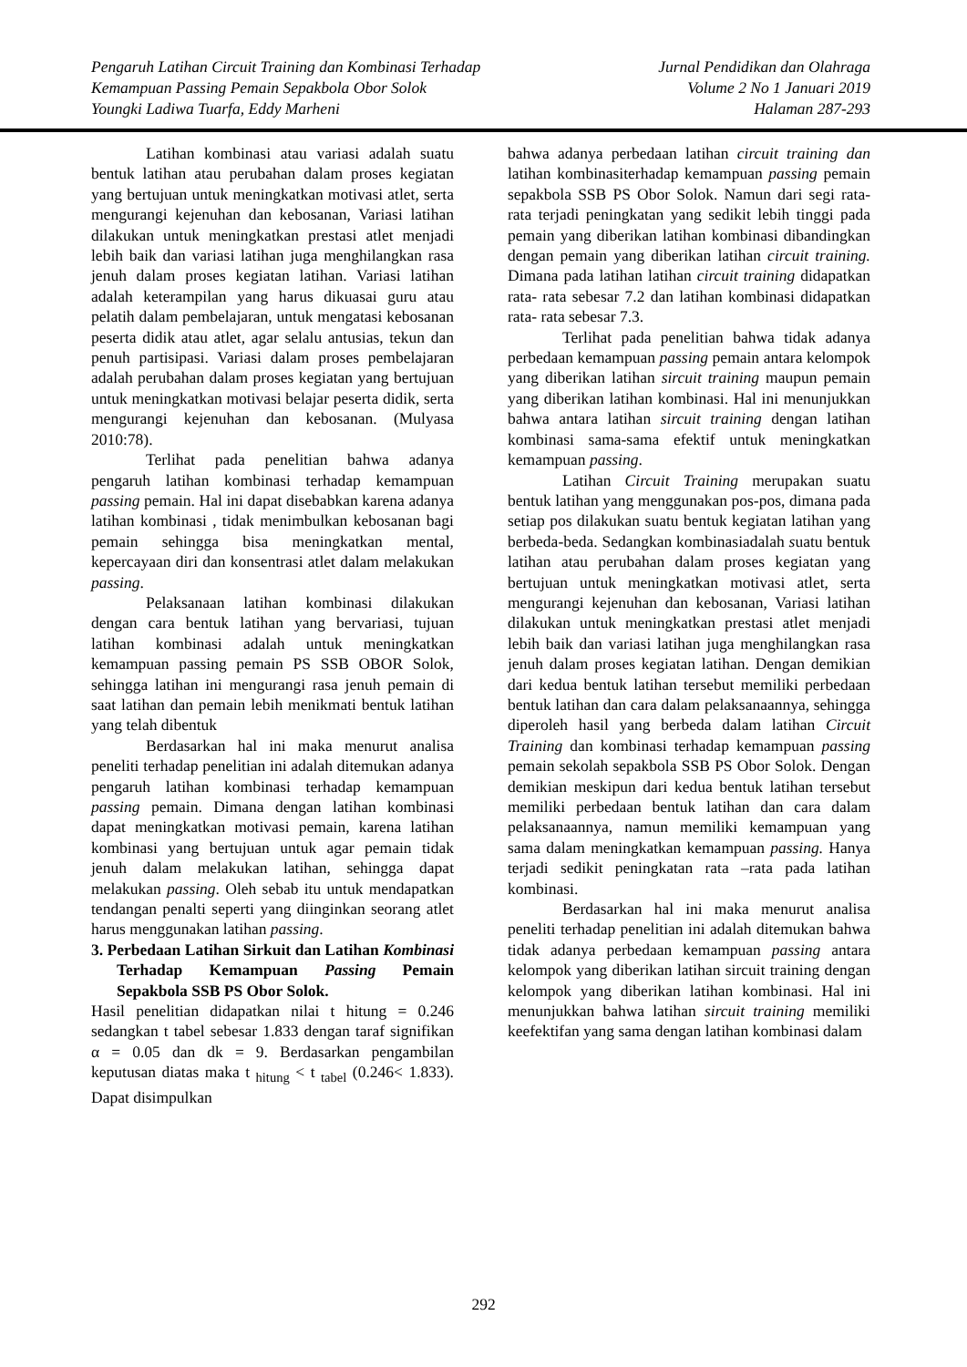Pengaruh Latihan Circuit Training dan Kombinasi Terhadap
Kemampuan Passing Pemain Sepakbola Obor Solok
Youngki Ladiwa Tuarfa, Eddy Marheni
Jurnal Pendidikan dan Olahraga
Volume 2 No 1 Januari 2019
Halaman 287-293
Latihan kombinasi atau variasi adalah suatu bentuk latihan atau perubahan dalam proses kegiatan yang bertujuan untuk meningkatkan motivasi atlet, serta mengurangi kejenuhan dan kebosanan, Variasi latihan dilakukan untuk meningkatkan prestasi atlet menjadi lebih baik dan variasi latihan juga menghilangkan rasa jenuh dalam proses kegiatan latihan. Variasi latihan adalah keterampilan yang harus dikuasai guru atau pelatih dalam pembelajaran, untuk mengatasi kebosanan peserta didik atau atlet, agar selalu antusias, tekun dan penuh partisipasi. Variasi dalam proses pembelajaran adalah perubahan dalam proses kegiatan yang bertujuan untuk meningkatkan motivasi belajar peserta didik, serta mengurangi kejenuhan dan kebosanan. (Mulyasa 2010:78).
Terlihat pada penelitian bahwa adanya pengaruh latihan kombinasi terhadap kemampuan passing pemain. Hal ini dapat disebabkan karena adanya latihan kombinasi , tidak menimbulkan kebosanan bagi pemain sehingga bisa meningkatkan mental, kepercayaan diri dan konsentrasi atlet dalam melakukan passing.
Pelaksanaan latihan kombinasi dilakukan dengan cara bentuk latihan yang bervariasi, tujuan latihan kombinasi adalah untuk meningkatkan kemampuan passing pemain PS SSB OBOR Solok, sehingga latihan ini mengurangi rasa jenuh pemain di saat latihan dan pemain lebih menikmati bentuk latihan yang telah dibentuk
Berdasarkan hal ini maka menurut analisa peneliti terhadap penelitian ini adalah ditemukan adanya pengaruh latihan kombinasi terhadap kemampuan passing pemain. Dimana dengan latihan kombinasi dapat meningkatkan motivasi pemain, karena latihan kombinasi yang bertujuan untuk agar pemain tidak jenuh dalam melakukan latihan, sehingga dapat melakukan passing. Oleh sebab itu untuk mendapatkan tendangan penalti seperti yang diinginkan seorang atlet harus menggunakan latihan passing.
3. Perbedaan Latihan Sirkuit dan Latihan Kombinasi Terhadap Kemampuan Passing Pemain Sepakbola SSB PS Obor Solok.
Hasil penelitian didapatkan nilai t hitung = 0.246 sedangkan t tabel sebesar 1.833 dengan taraf signifikan α = 0.05 dan dk = 9. Berdasarkan pengambilan keputusan diatas maka t <sub>hitung</sub> < t <sub>tabel</sub> (0.246< 1.833). Dapat disimpulkan
bahwa adanya perbedaan latihan circuit training dan latihan kombinasiterhadap kemampuan passing pemain sepakbola SSB PS Obor Solok. Namun dari segi rata- rata terjadi peningkatan yang sedikit lebih tinggi pada pemain yang diberikan latihan kombinasi dibandingkan dengan pemain yang diberikan latihan circuit training. Dimana pada latihan latihan circuit training didapatkan rata- rata sebesar 7.2 dan latihan kombinasi didapatkan rata- rata sebesar 7.3.
Terlihat pada penelitian bahwa tidak adanya perbedaan kemampuan passing pemain antara kelompok yang diberikan latihan sircuit training maupun pemain yang diberikan latihan kombinasi. Hal ini menunjukkan bahwa antara latihan sircuit training dengan latihan kombinasi sama-sama efektif untuk meningkatkan kemampuan passing.
Latihan Circuit Training merupakan suatu bentuk latihan yang menggunakan pos-pos, dimana pada setiap pos dilakukan suatu bentuk kegiatan latihan yang berbeda-beda. Sedangkan kombinasiadalah suatu bentuk latihan atau perubahan dalam proses kegiatan yang bertujuan untuk meningkatkan motivasi atlet, serta mengurangi kejenuhan dan kebosanan, Variasi latihan dilakukan untuk meningkatkan prestasi atlet menjadi lebih baik dan variasi latihan juga menghilangkan rasa jenuh dalam proses kegiatan latihan. Dengan demikian dari kedua bentuk latihan tersebut memiliki perbedaan bentuk latihan dan cara dalam pelaksanaannya, sehingga diperoleh hasil yang berbeda dalam latihan Circuit Training dan kombinasi terhadap kemampuan passing pemain sekolah sepakbola SSB PS Obor Solok. Dengan demikian meskipun dari kedua bentuk latihan tersebut memiliki perbedaan bentuk latihan dan cara dalam pelaksanaannya, namun memiliki kemampuan yang sama dalam meningkatkan kemampuan passing. Hanya terjadi sedikit peningkatan rata –rata pada latihan kombinasi.
Berdasarkan hal ini maka menurut analisa peneliti terhadap penelitian ini adalah ditemukan bahwa tidak adanya perbedaan kemampuan passing antara kelompok yang diberikan latihan sircuit training dengan kelompok yang diberikan latihan kombinasi. Hal ini menunjukkan bahwa latihan sircuit training memiliki keefektifan yang sama dengan latihan kombinasi dalam
292